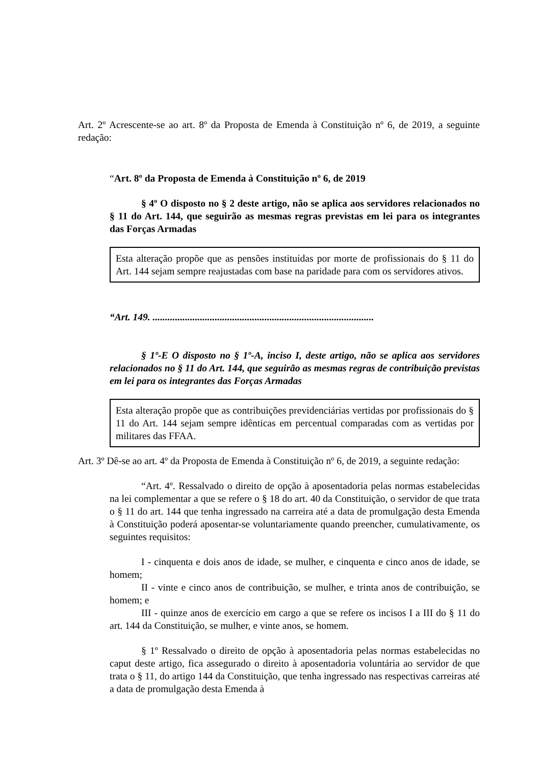Art. 2º Acrescente-se ao art. 8º da Proposta de Emenda à Constituição nº 6, de 2019, a seguinte redação:
“Art. 8º da Proposta de Emenda à Constituição nº 6, de 2019
§ 4º O disposto no § 2 deste artigo, não se aplica aos servidores relacionados no § 11 do Art. 144, que seguirão as mesmas regras previstas em lei para os integrantes das Forças Armadas
Esta alteração propõe que as pensões instituídas por morte de profissionais do § 11 do Art. 144 sejam sempre reajustadas com base na paridade para com os servidores ativos.
“Art. 149. .........................................................................................
§ 1º-E O disposto no § 1º-A, inciso I, deste artigo, não se aplica aos servidores relacionados no § 11 do Art. 144, que seguirão as mesmas regras de contribuição previstas em lei para os integrantes das Forças Armadas
Esta alteração propõe que as contribuições previdenciárias vertidas por profissionais do § 11 do Art. 144 sejam sempre idênticas em percentual comparadas com as vertidas por militares das FFAA.
Art. 3º Dê-se ao art. 4º da Proposta de Emenda à Constituição nº 6, de 2019, a seguinte redação:
“Art. 4º. Ressalvado o direito de opção à aposentadoria pelas normas estabelecidas na lei complementar a que se refere o § 18 do art. 40 da Constituição, o servidor de que trata o § 11 do art. 144 que tenha ingressado na carreira até a data de promulgação desta Emenda à Constituição poderá aposentar-se voluntariamente quando preencher, cumulativamente, os seguintes requisitos:
I - cinquenta e dois anos de idade, se mulher, e cinquenta e cinco anos de idade, se homem;
II - vinte e cinco anos de contribuição, se mulher, e trinta anos de contribuição, se homem; e
III - quinze anos de exercício em cargo a que se refere os incisos I a III do § 11 do art. 144 da Constituição, se mulher, e vinte anos, se homem.
§ 1º Ressalvado o direito de opção à aposentadoria pelas normas estabelecidas no caput deste artigo, fica assegurado o direito à aposentadoria voluntária ao servidor de que trata o § 11, do artigo 144 da Constituição, que tenha ingressado nas respectivas carreiras até a data de promulgação desta Emenda à